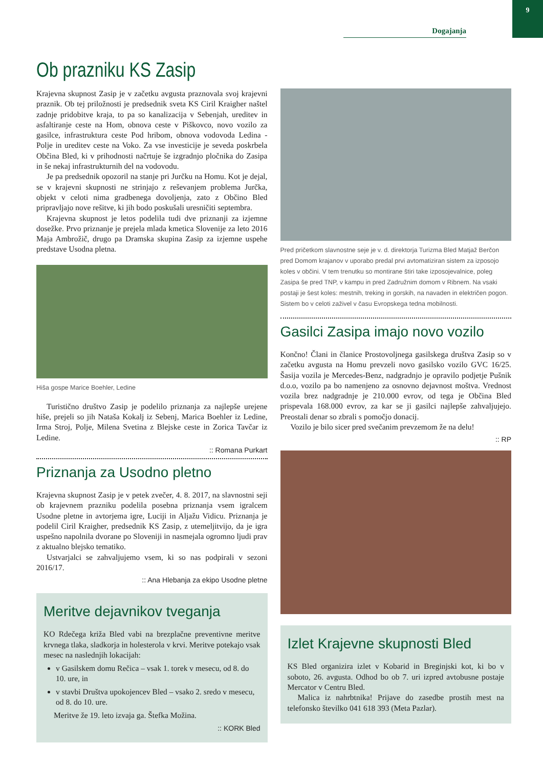Dogajanja 9
Ob prazniku KS Zasip
Krajevna skupnost Zasip je v začetku avgusta praznovala svoj krajevni praznik. Ob tej priložnosti je predsednik sveta KS Ciril Kraigher naštel zadnje pridobitve kraja, to pa so kanalizacija v Sebenjah, ureditev in asfaltiranje ceste na Hom, obnova ceste v Piškovco, novo vozilo za gasilce, infrastruktura ceste Pod hribom, obnova vodovoda Ledina - Polje in ureditev ceste na Voko. Za vse investicije je seveda poskrbela Občina Bled, ki v prihodnosti načrtuje še izgradnjo pločnika do Zasipa in še nekaj infrastrukturnih del na vodovodu.
Je pa predsednik opozoril na stanje pri Jurčku na Homu. Kot je dejal, se v krajevni skupnosti ne strinjajo z reševanjem problema Jurčka, objekt v celoti nima gradbenega dovoljenja, zato z Občino Bled pripravljajo nove rešitve, ki jih bodo poskušali uresničiti septembra.
Krajevna skupnost je letos podelila tudi dve priznanji za izjemne dosežke. Prvo priznanje je prejela mlada kmetica Slovenije za leto 2016 Maja Ambrožič, drugo pa Dramska skupina Zasip za izjemne uspehe predstave Usodna pletna.
Hiša gospe Marice Boehler, Ledine
Turistično društvo Zasip je podelilo priznanja za najlepše urejene hiše, prejeli so jih Nataša Kokalj iz Sebenj, Marica Boehler iz Ledine, Irma Stroj, Polje, Milena Svetina z Blejske ceste in Zorica Tavčar iz Ledine.
:: Romana Purkart
Priznanja za Usodno pletno
Krajevna skupnost Zasip je v petek zvečer, 4. 8. 2017, na slavnostni seji ob krajevnem prazniku podelila posebna priznanja vsem igralcem Usodne pletne in avtorjema igre, Luciji in Aljažu Vidicu. Priznanja je podelil Ciril Kraigher, predsednik KS Zasip, z utemeljitvijo, da je igra uspešno napolnila dvorane po Sloveniji in nasmejala ogromno ljudi prav z aktualno blejsko tematiko.
Ustvarjalci se zahvaljujemo vsem, ki so nas podpirali v sezoni 2016/17.
:: Ana Hlebanja za ekipo Usodne pletne
Meritve dejavnikov tveganja
KO Rdečega križa Bled vabi na brezplačne preventivne meritve krvnega tlaka, sladkorja in holesterola v krvi. Meritve potekajo vsak mesec na naslednjih lokacijah:
v Gasilskem domu Rečica – vsak 1. torek v mesecu, od 8. do 10. ure, in
v stavbi Društva upokojencev Bled – vsako 2. sredo v mesecu, od 8. do 10. ure.
Meritve že 19. leto izvaja ga. Štefka Možina.
:: KORK Bled
Pred pričetkom slavnostne seje je v. d. direktorja Turizma Bled Matjaž Berčon pred Domom krajanov v uporabo predal prvi avtomatiziran sistem za izposojo koles v občini. V tem trenutku so montirane štiri take izposojevalnice, poleg Zasipa še pred TNP, v kampu in pred Zadružnim domom v Ribnem. Na vsaki postaji je šest koles: mestnih, treking in gorskih, na navaden in električen pogon. Sistem bo v celoti zaživel v času Evropskega tedna mobilnosti.
Gasilci Zasipa imajo novo vozilo
Končno! Člani in članice Prostovoljnega gasilskega društva Zasip so v začetku avgusta na Homu prevzeli novo gasilsko vozilo GVC 16/25. Šasija vozila je Mercedes-Benz, nadgradnjo je opravilo podjetje Pušnik d.o.o, vozilo pa bo namenjeno za osnovno dejavnost moštva. Vrednost vozila brez nadgradnje je 210.000 evrov, od tega je Občina Bled prispevala 168.000 evrov, za kar se ji gasilci najlepše zahvaljujejo. Preostali denar so zbrali s pomočjo donacij.
Vozilo je bilo sicer pred svečanim prevzemom že na delu!
:: RP
Izlet Krajevne skupnosti Bled
KS Bled organizira izlet v Kobarid in Breginjski kot, ki bo v soboto, 26. avgusta. Odhod bo ob 7. uri izpred avtobusne postaje Mercator v Centru Bled.
Malica iz nahrbtnika! Prijave do zasedbe prostih mest na telefonsko številko 041 618 393 (Meta Pazlar).